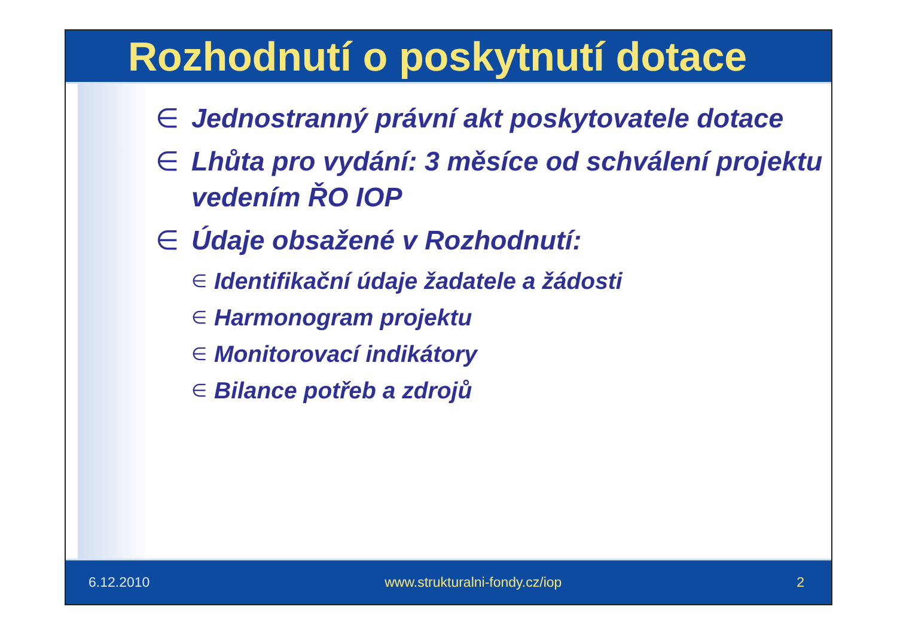Rozhodnutí o poskytnutí dotace
∈ Jednostranný právní akt poskytovatele dotace
∈ Lhůta pro vydání: 3 měsíce od schválení projektu vedením ŘO IOP
∈ Údaje obsažené v Rozhodnutí:
∈ Identifikační údaje žadatele a žádosti
∈ Harmonogram projektu
∈ Monitorovací indikátory
∈ Bilance potřeb a zdrojů
6.12.2010 www.strukturalni-fondy.cz/iop 2